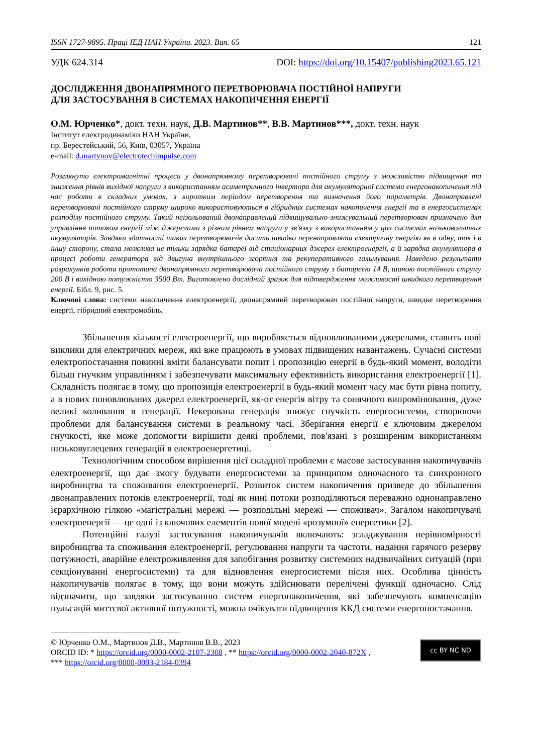ISSN 1727-9895. Праці ІЕД НАН України. 2023. Вип. 65 121
УДК 624.314 DOI: https://doi.org/10.15407/publishing2023.65.121
ДОСЛІДЖЕННЯ ДВОНАПРЯМНОГО ПЕРЕТВОРЮВАЧА ПОСТІЙНОЇ НАПРУГИ
ДЛЯ ЗАСТОСУВАННЯ В СИСТЕМАХ НАКОПИЧЕННЯ ЕНЕРГІЇ
О.М. Юрченко*, докт. техн. наук, Д.В. Мартинов**, В.В. Мартинов***, докт. техн. наук
Інститут електродинаміки НАН України,
пр. Берестейський, 56, Київ, 03057, Україна
e-mail: d.martynov@electrotechimpulse.com
Розглянуто електромагнітні процеси у двонапрямному перетворювачі постійного струму з можливістю підвищення та зниження рівнів вихідної напруги з використанням асиметричного інвертора для акумуляторної системи енергонакопичення під час роботи в складних умовах, з коротким періодом перетворення та визначення його параметрів. Двонаправлені перетворювачі постійного струму широко використовуються в гібридних системах накопичення енергії та в енергосистемах розподілу постійного струму. Такий неізольований двонаправлений підвищувально-знижувальний перетворювач призначено для управління потоком енергії між джерелами з різним рівнем напруги у зв'язку з використанням у цих системах низьковольтних акумуляторів. Завдяки здатності таких перетворювачів досить швидко перенаправляти електричну енергію як в одну, так і в іншу сторону, стала можлива не тільки зарядка батареї від стаціонарних джерел електроенергії, а й зарядка акумулятора в процесі роботи генератора від двигуна внутрішнього згоряння та рекуперативного гальмування. Наведено результати розрахунків роботи прототипа двонапрямного перетворювача постійного струму з батареєю 14 В, шиною постійного струму 200 В і вихідною потужністю 3500 Вт. Виготовлено дослідний зразок для підтвердження можливості швидкого перетворення енергії. Бібл. 9, рис. 5.
Ключові слова: системи накопичення електроенергії, двонапрямний перетворювач постійної напруги, швидке перетворення енергії, гібридний електромобіль.
Збільшення кількості електроенергії, що виробляється відновлюваними джерелами, ставить нові виклики для електричних мереж, які вже працюють в умовах підвищених навантажень. Сучасні системи електропостачання повинні вміти балансувати попит і пропозицію енергії в будь-який момент, володіти більш гнучким управлінням і забезпечувати максимальну ефективність використання електроенергії [1]. Складність полягає в тому, що пропозиція електроенергії в будь-який момент часу має бути рівна попиту, а в нових поновлюваних джерел електроенергії, як-от енергія вітру та сонячного випромінювання, дуже великі коливання в генерації. Некерована генерація знижує гнучкість енергосистеми, створюючи проблеми для балансування системи в реальному часі. Зберігання енергії є ключовим джерелом гнучкості, яке може допомогти вирішити деякі проблеми, пов'язані з розширеним використанням низьковуглецевих генерацій в електроенергетиці.
Технологічним способом вирішення цієї складної проблеми є масове застосування накопичувачів електроенергії, що дає змогу будувати енергосистеми за принципом одночасного та синхронного виробництва та споживання електроенергії. Розвиток систем накопичення призведе до збільшення двонаправлених потоків електроенергії, тоді як нині потоки розподіляються переважно однонаправлено ієрархічною гілкою «магістральні мережі — розподільні мережі — споживач». Загалом накопичувачі електроенергії — це одні із ключових елементів нової моделі «розумної» енергетики [2].
Потенційні галузі застосування накопичувачів включають: згладжування нерівномірності виробництва та споживання електроенергії, регулювання напруги та частоти, надання гарячого резерву потужності, аварійне електроживлення для запобігання розвитку системних надзвичайних ситуацій (при секціонуванні енергосистеми) та для відновлення енергосистеми після них. Особлива цінність накопичувачів полягає в тому, що вони можуть здійснювати перелічені функції одночасно. Слід відзначити, що завдяки застосуванню систем енергонакопичення, які забезпечують компенсацію пульсацій миттєвої активної потужності, можна очікувати підвищення ККД системи енергопостачання.
© Юрченко О.М., Мартинов Д.В., Мартинов В.В., 2023
ORCID ID: * https://orcid.org/0000-0002-2107-2308 , ** https://orcid.org/0000-0002-2040-872X ,
*** https://orcid.org/0000-0003-2184-0394
cc BY NC ND